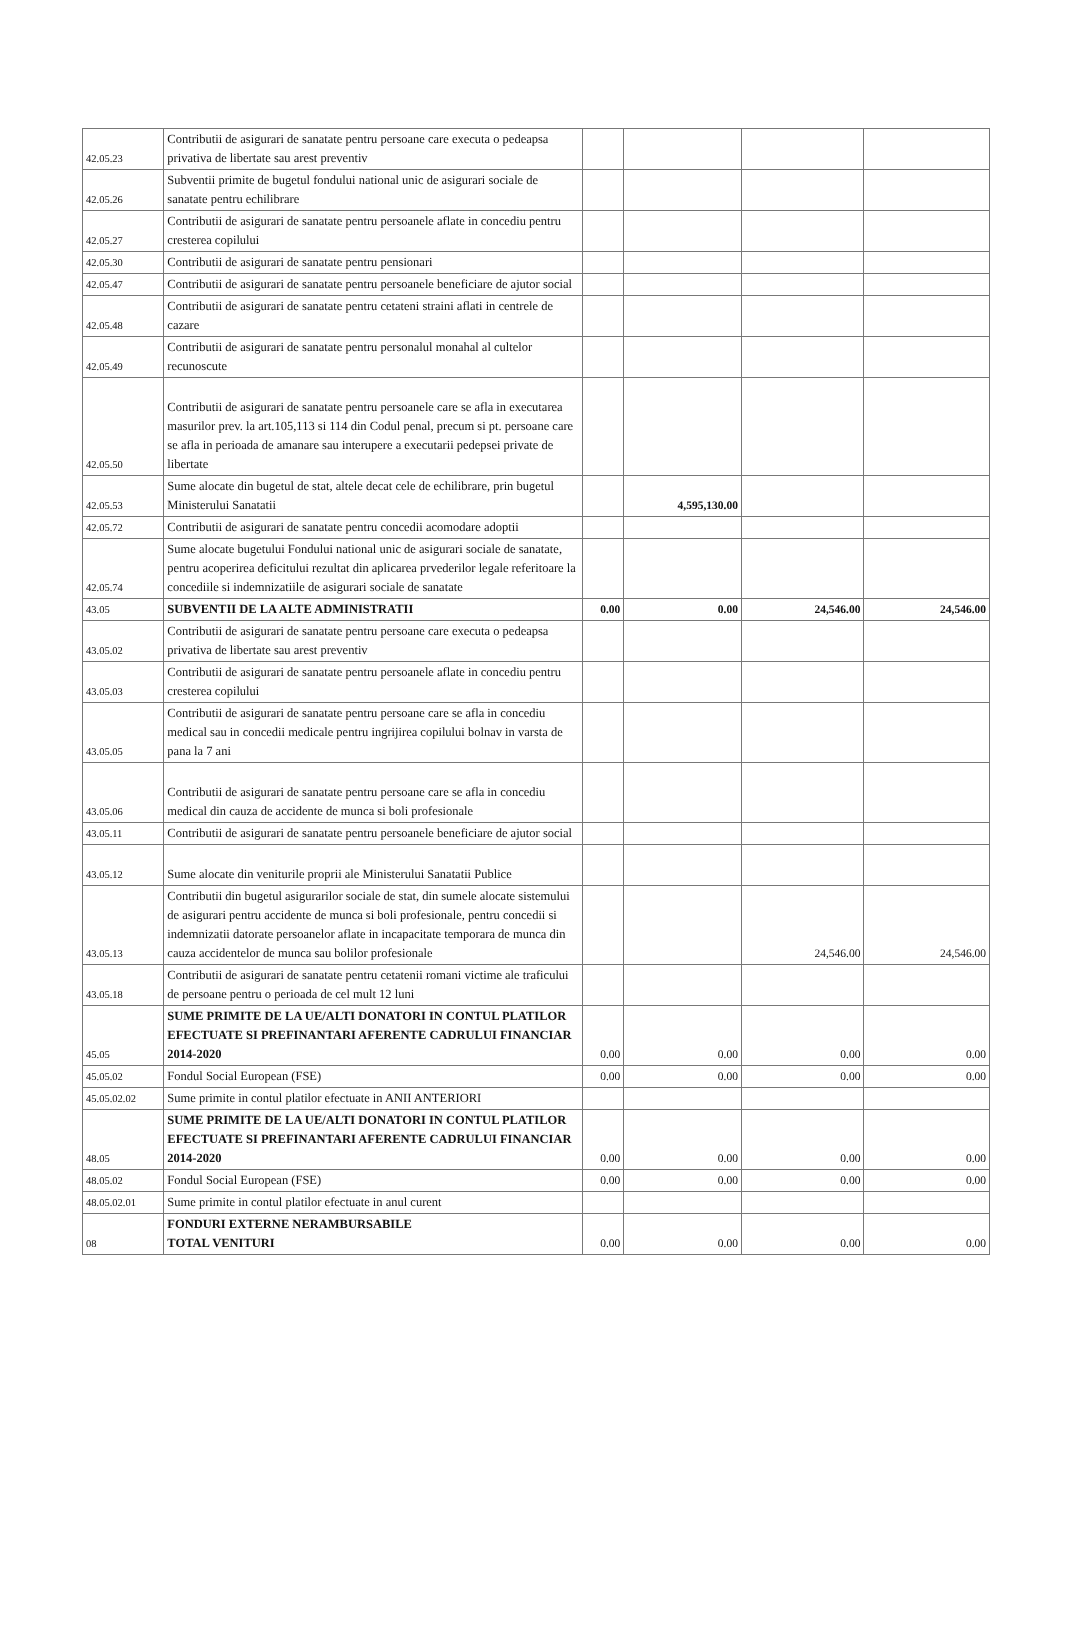| 42.05.23 | Contributii de asigurari de sanatate pentru persoane care executa o pedeapsa privativa de libertate sau arest preventiv | | | | |
| 42.05.26 | Subventii primite de bugetul fondului national unic de asigurari sociale de sanatate pentru echilibrare | | | | |
| 42.05.27 | Contributii de asigurari de sanatate pentru persoanele aflate in concediu pentru cresterea copilului | | | | |
| 42.05.30 | Contributii de asigurari de sanatate pentru pensionari | | | | |
| 42.05.47 | Contributii de asigurari de sanatate pentru persoanele beneficiare de ajutor social | | | | |
| 42.05.48 | Contributii de asigurari de sanatate pentru cetateni straini aflati in centrele de cazare | | | | |
| 42.05.49 | Contributii de asigurari de sanatate pentru personalul monahal al cultelor recunoscute | | | | |
| 42.05.50 | Contributii de asigurari de sanatate pentru persoanele care se afla in executarea masurilor prev. la art.105,113 si 114 din Codul penal, precum si pt. persoane care se afla in perioada de amanare sau interupere a executarii pedepsei private de libertate | | | | |
| 42.05.53 | Sume alocate din bugetul de stat, altele decat cele de echilibrare, prin bugetul Ministerului Sanatatii | | 4,595,130.00 | | |
| 42.05.72 | Contributii de asigurari de sanatate pentru concedii acomodare adoptii | | | | |
| 42.05.74 | Sume alocate bugetului Fondului national unic de asigurari sociale de sanatate, pentru acoperirea deficitului rezultat din aplicarea prvederilor legale referitoare la concediile si indemnizatiile de asigurari sociale de sanatate | | | | |
| 43.05 | SUBVENTII DE LA ALTE ADMINISTRATII | 0.00 | 0.00 | 24,546.00 | 24,546.00 |
| 43.05.02 | Contributii de asigurari de sanatate pentru persoane care executa o pedeapsa privativa de libertate sau arest preventiv | | | | |
| 43.05.03 | Contributii de asigurari de sanatate pentru persoanele aflate in concediu pentru cresterea copilului | | | | |
| 43.05.05 | Contributii de asigurari de sanatate pentru persoane care se afla in concediu medical sau in concedii medicale pentru ingrijirea copilului bolnav in varsta de pana la 7 ani | | | | |
| 43.05.06 | Contributii de asigurari de sanatate pentru persoane care se afla in concediu medical din cauza de accidente de munca si boli profesionale | | | | |
| 43.05.11 | Contributii de asigurari de sanatate pentru persoanele beneficiare de ajutor social | | | | |
| 43.05.12 | Sume alocate din veniturile proprii ale Ministerului Sanatatii Publice | | | | |
| 43.05.13 | Contributii din bugetul asigurarilor sociale de stat, din sumele alocate sistemului de asigurari pentru accidente de munca si boli profesionale, pentru concedii si indemnizatii datorate persoanelor aflate in incapacitate temporara de munca din cauza accidentelor de munca sau bolilor profesionale | | | 24,546.00 | 24,546.00 |
| 43.05.18 | Contributii de asigurari de sanatate pentru cetatenii romani victime ale traficului de persoane pentru o perioada de cel mult 12 luni | | | | |
| 45.05 | SUME PRIMITE DE LA UE/ALTI DONATORI IN CONTUL PLATILOR EFECTUATE SI PREFINANTARI AFERENTE CADRULUI FINANCIAR 2014-2020 | 0.00 | 0.00 | 0.00 | 0.00 |
| 45.05.02 | Fondul Social European (FSE) | 0.00 | 0.00 | 0.00 | 0.00 |
| 45.05.02.02 | Sume primite in contul platilor efectuate in ANII ANTERIORI | | | | |
| 48.05 | SUME PRIMITE DE LA UE/ALTI DONATORI IN CONTUL PLATILOR EFECTUATE SI PREFINANTARI AFERENTE CADRULUI FINANCIAR 2014-2020 | 0.00 | 0.00 | 0.00 | 0.00 |
| 48.05.02 | Fondul Social European (FSE) | 0.00 | 0.00 | 0.00 | 0.00 |
| 48.05.02.01 | Sume primite in contul platilor efectuate in anul curent | | | | |
| 08 | FONDURI EXTERNE NERAMBURSABILE TOTAL VENITURI | 0.00 | 0.00 | 0.00 | 0.00 |